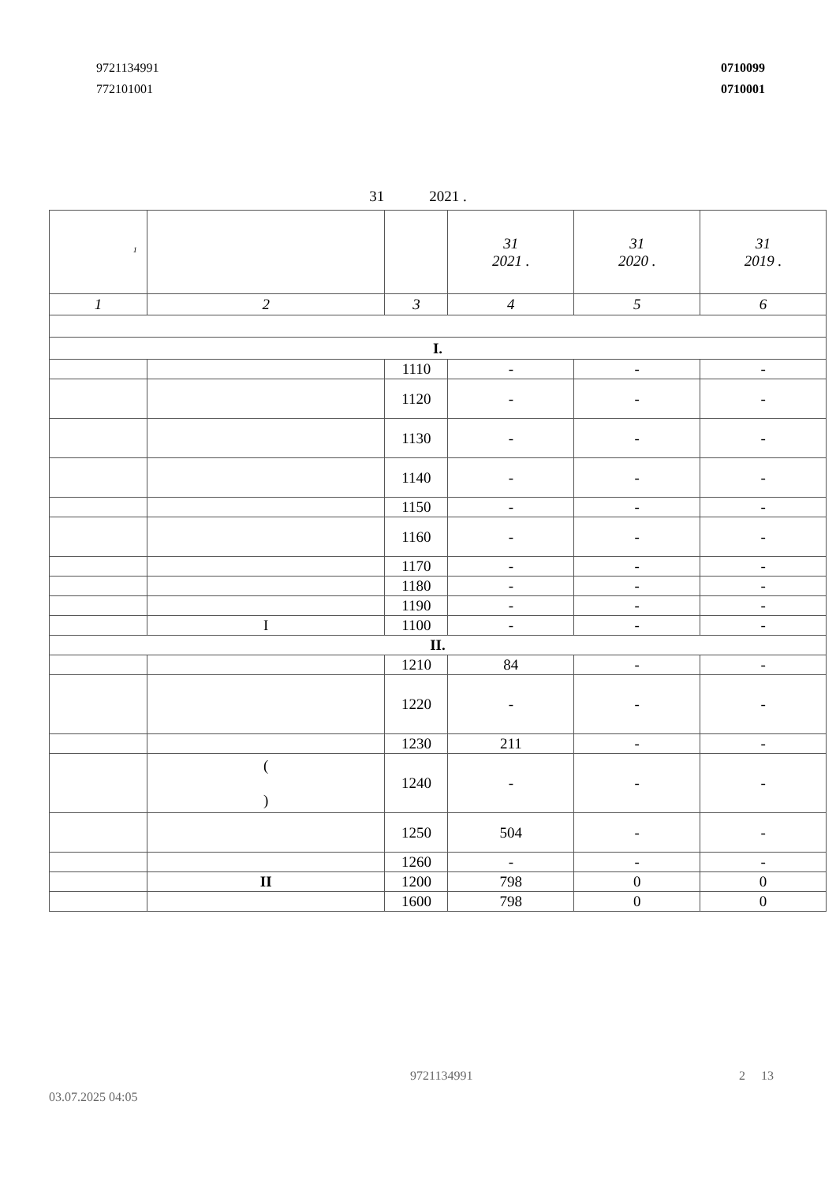0710099
0710001
9721134991
772101001
31 2021 .
| <sup>1</sup> | | | 31 2021 . | 31 2020 . | 31 2019 . |
| --- | --- | --- | --- | --- | --- |
| 1 | 2 | 3 | 4 | 5 | 6 |
| I. | | | | | |
| | | 1110 | - | - | - |
| | | 1120 | - | - | - |
| | | 1130 | - | - | - |
| | | 1140 | - | - | - |
| | | 1150 | - | - | - |
| | | 1160 | - | - | - |
| | | 1170 | - | - | - |
| | | 1180 | - | - | - |
| | | 1190 | - | - | - |
| | I | 1100 | - | - | - |
| II. | | | | | |
| | | 1210 | 84 | - | - |
| | | 1220 | - | - | - |
| | | 1230 | 211 | - | - |
| | ( ) | 1240 | - | - | - |
| | | 1250 | 504 | - | - |
| | | 1260 | - | - | - |
| | II | 1200 | 798 | 0 | 0 |
| | | 1600 | 798 | 0 | 0 |
9721134991 2 13
03.07.2025 04:05